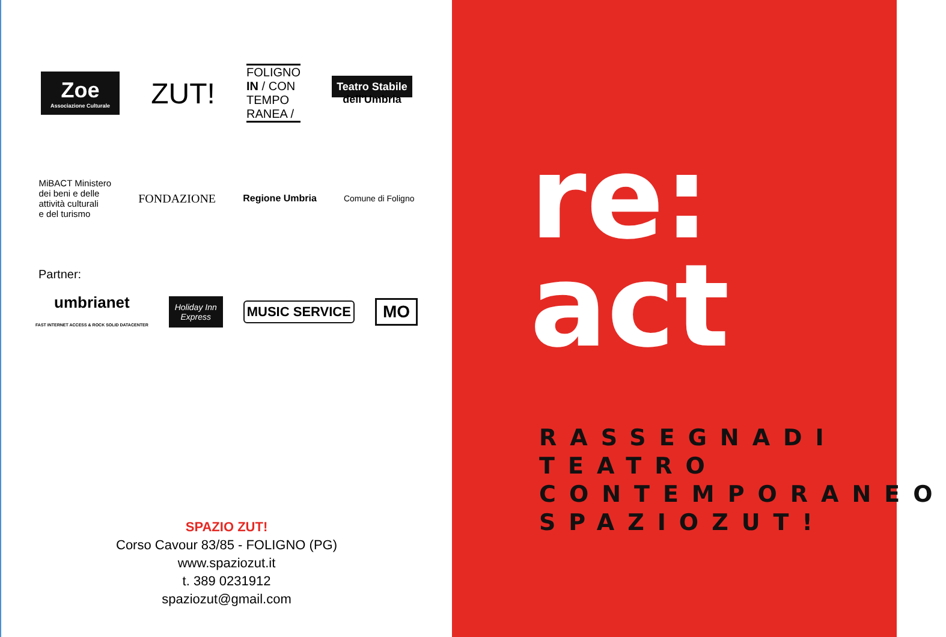Zoe
Associazione Culturale
ZUT!
FOLIGNO
IN / CON
TEMPO
RANEA /
Teatro Stabile
dell'Umbria
MiBACT Ministero
dei beni e delle
attività culturali
e del turismo
FONDAZIONE
Regione Umbria Comune di Foligno
Partner:
umbrianet
FAST INTERNET ACCESS & ROCK SOLID DATACENTER
Holiday Inn
Express
MUSIC SERVICE
MO
SPAZIO ZUT!
Corso Cavour 83/85 - FOLIGNO (PG)
www.spaziozut.it
t. 389 0231912
spaziozut@gmail.com
re:
act
RASSEGNADI
TEATRO
CONTEMPORANEO
SPAZIOZUT!